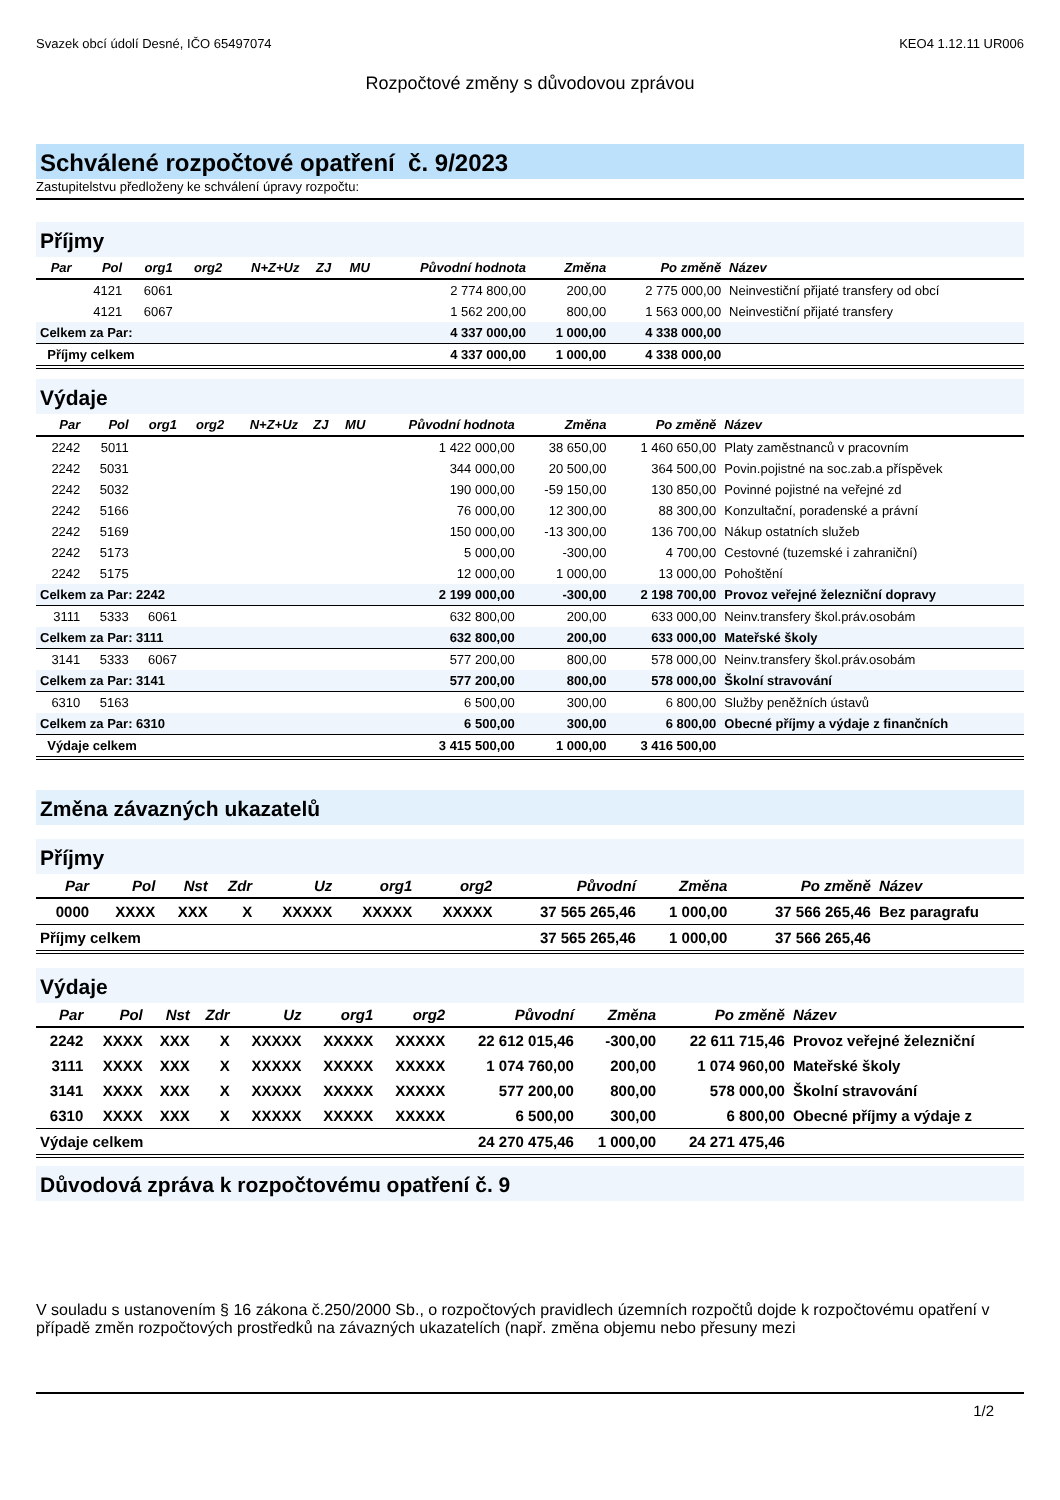Svazek obcí údolí Desné, IČO 65497074 KEO4 1.12.11 UR006
Rozpočtové změny s důvodovou zprávou
Schválené rozpočtové opatření č. 9/2023
Zastupitelstvu předloženy ke schválení úpravy rozpočtu:
Příjmy
| Par | Pol | org1 | org2 | N+Z+Uz | ZJ | MU | Původní hodnota | Změna | Po změně | Název |
| --- | --- | --- | --- | --- | --- | --- | --- | --- | --- | --- |
| | 4121 | 6061 | | | | | 2 774 800,00 | 200,00 | 2 775 000,00 | Neinvestiční přijaté transfery od obcí |
| | 4121 | 6067 | | | | | 1 562 200,00 | 800,00 | 1 563 000,00 | Neinvestiční přijaté transfery |
| Celkem za Par: | | | | | | | 4 337 000,00 | 1 000,00 | 4 338 000,00 | |
| Příjmy celkem | | | | | | | 4 337 000,00 | 1 000,00 | 4 338 000,00 | |
Výdaje
| Par | Pol | org1 | org2 | N+Z+Uz | ZJ | MU | Původní hodnota | Změna | Po změně | Název |
| --- | --- | --- | --- | --- | --- | --- | --- | --- | --- | --- |
| 2242 | 5011 | | | | | | 1 422 000,00 | 38 650,00 | 1 460 650,00 | Platy zaměstnanců v pracovním |
| 2242 | 5031 | | | | | | 344 000,00 | 20 500,00 | 364 500,00 | Povin.pojistné na soc.zab.a příspěvek |
| 2242 | 5032 | | | | | | 190 000,00 | -59 150,00 | 130 850,00 | Povinné pojistné na veřejné zd |
| 2242 | 5166 | | | | | | 76 000,00 | 12 300,00 | 88 300,00 | Konzultační, poradenské a právní |
| 2242 | 5169 | | | | | | 150 000,00 | -13 300,00 | 136 700,00 | Nákup ostatních služeb |
| 2242 | 5173 | | | | | | 5 000,00 | -300,00 | 4 700,00 | Cestovné (tuzemské i zahraniční) |
| 2242 | 5175 | | | | | | 12 000,00 | 1 000,00 | 13 000,00 | Pohoštění |
| Celkem za Par: 2242 | | | | | | | 2 199 000,00 | -300,00 | 2 198 700,00 | Provoz veřejné železniční dopravy |
| 3111 | 5333 | 6061 | | | | | 632 800,00 | 200,00 | 633 000,00 | Neinv.transfery škol.práv.osobám |
| Celkem za Par: 3111 | | | | | | | 632 800,00 | 200,00 | 633 000,00 | Mateřské školy |
| 3141 | 5333 | 6067 | | | | | 577 200,00 | 800,00 | 578 000,00 | Neinv.transfery škol.práv.osobám |
| Celkem za Par: 3141 | | | | | | | 577 200,00 | 800,00 | 578 000,00 | Školní stravování |
| 6310 | 5163 | | | | | | 6 500,00 | 300,00 | 6 800,00 | Služby peněžních ústavů |
| Celkem za Par: 6310 | | | | | | | 6 500,00 | 300,00 | 6 800,00 | Obecné příjmy a výdaje z finančních |
| Výdaje celkem | | | | | | | 3 415 500,00 | 1 000,00 | 3 416 500,00 | |
Změna závazných ukazatelů
Příjmy
| Par | Pol | Nst | Zdr | Uz | org1 | org2 | Původní | Změna | Po změně | Název |
| --- | --- | --- | --- | --- | --- | --- | --- | --- | --- | --- |
| 0000 | XXXX | XXX | X | XXXXX | XXXXX | XXXXX | 37 565 265,46 | 1 000,00 | 37 566 265,46 | Bez paragrafu |
| Příjmy celkem | | | | | | | 37 565 265,46 | 1 000,00 | 37 566 265,46 | |
Výdaje
| Par | Pol | Nst | Zdr | Uz | org1 | org2 | Původní | Změna | Po změně | Název |
| --- | --- | --- | --- | --- | --- | --- | --- | --- | --- | --- |
| 2242 | XXXX | XXX | X | XXXXX | XXXXX | XXXXX | 22 612 015,46 | -300,00 | 22 611 715,46 | Provoz veřejné železniční |
| 3111 | XXXX | XXX | X | XXXXX | XXXXX | XXXXX | 1 074 760,00 | 200,00 | 1 074 960,00 | Mateřské školy |
| 3141 | XXXX | XXX | X | XXXXX | XXXXX | XXXXX | 577 200,00 | 800,00 | 578 000,00 | Školní stravování |
| 6310 | XXXX | XXX | X | XXXXX | XXXXX | XXXXX | 6 500,00 | 300,00 | 6 800,00 | Obecné příjmy a výdaje z |
| Výdaje celkem | | | | | | | 24 270 475,46 | 1 000,00 | 24 271 475,46 | |
Důvodová zpráva k rozpočtovému opatření č. 9
V souladu s ustanovením § 16 zákona č.250/2000 Sb., o rozpočtových pravidlech územních rozpočtů dojde k rozpočtovému opatření v případě změn rozpočtových prostředků na závazných ukazatelích (např. změna objemu nebo přesuny mezi
1/2